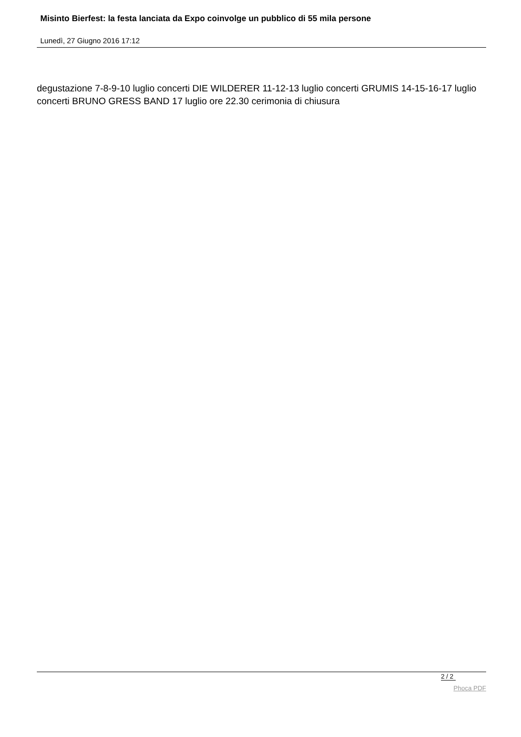Misinto Bierfest: la festa lanciata da Expo coinvolge un pubblico di 55 mila persone
Lunedì, 27 Giugno 2016 17:12
degustazione 7-8-9-10 luglio concerti DIE WILDERER 11-12-13 luglio concerti GRUMIS 14-15-16-17 luglio concerti BRUNO GRESS BAND 17 luglio ore 22.30 cerimonia di chiusura
2 / 2
Phoca PDF